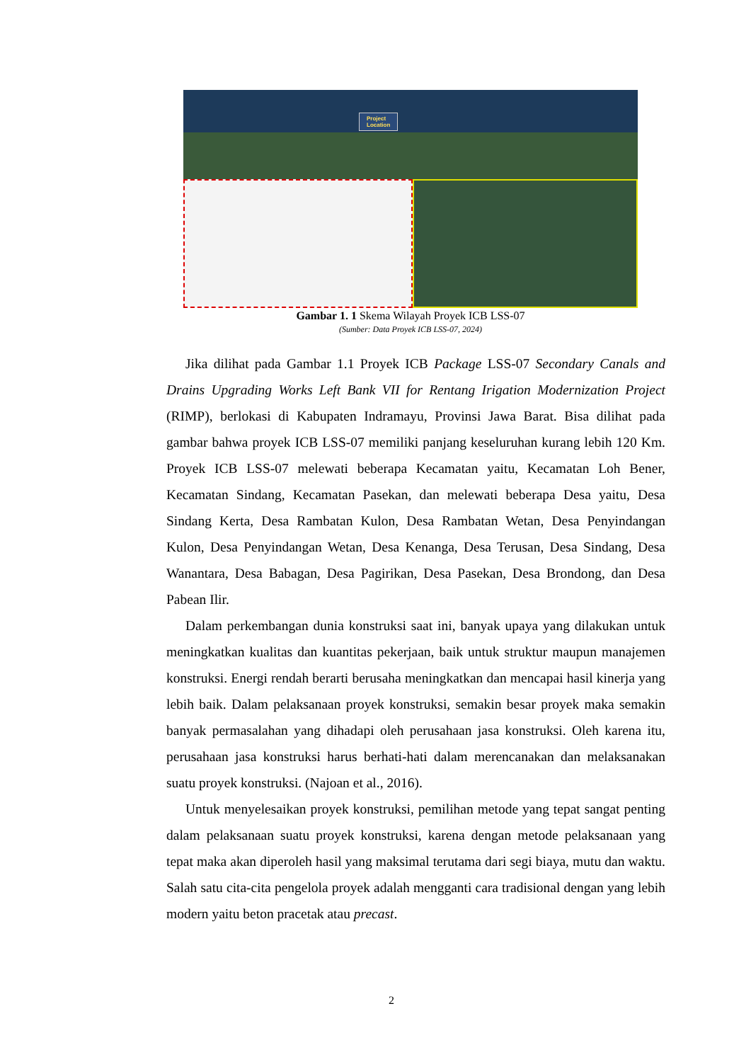Project
Location
Gambar 1. 1 Skema Wilayah Proyek ICB LSS-07
(Sumber: Data Proyek ICB LSS-07, 2024)
Jika dilihat pada Gambar 1.1 Proyek ICB Package LSS-07 Secondary Canals and Drains Upgrading Works Left Bank VII for Rentang Irigation Modernization Project (RIMP), berlokasi di Kabupaten Indramayu, Provinsi Jawa Barat. Bisa dilihat pada gambar bahwa proyek ICB LSS-07 memiliki panjang keseluruhan kurang lebih 120 Km. Proyek ICB LSS-07 melewati beberapa Kecamatan yaitu, Kecamatan Loh Bener, Kecamatan Sindang, Kecamatan Pasekan, dan melewati beberapa Desa yaitu, Desa Sindang Kerta, Desa Rambatan Kulon, Desa Rambatan Wetan, Desa Penyindangan Kulon, Desa Penyindangan Wetan, Desa Kenanga, Desa Terusan, Desa Sindang, Desa Wanantara, Desa Babagan, Desa Pagirikan, Desa Pasekan, Desa Brondong, dan Desa Pabean Ilir.
Dalam perkembangan dunia konstruksi saat ini, banyak upaya yang dilakukan untuk meningkatkan kualitas dan kuantitas pekerjaan, baik untuk struktur maupun manajemen konstruksi. Energi rendah berarti berusaha meningkatkan dan mencapai hasil kinerja yang lebih baik. Dalam pelaksanaan proyek konstruksi, semakin besar proyek maka semakin banyak permasalahan yang dihadapi oleh perusahaan jasa konstruksi. Oleh karena itu, perusahaan jasa konstruksi harus berhati-hati dalam merencanakan dan melaksanakan suatu proyek konstruksi. (Najoan et al., 2016).
Untuk menyelesaikan proyek konstruksi, pemilihan metode yang tepat sangat penting dalam pelaksanaan suatu proyek konstruksi, karena dengan metode pelaksanaan yang tepat maka akan diperoleh hasil yang maksimal terutama dari segi biaya, mutu dan waktu. Salah satu cita-cita pengelola proyek adalah mengganti cara tradisional dengan yang lebih modern yaitu beton pracetak atau precast.
2